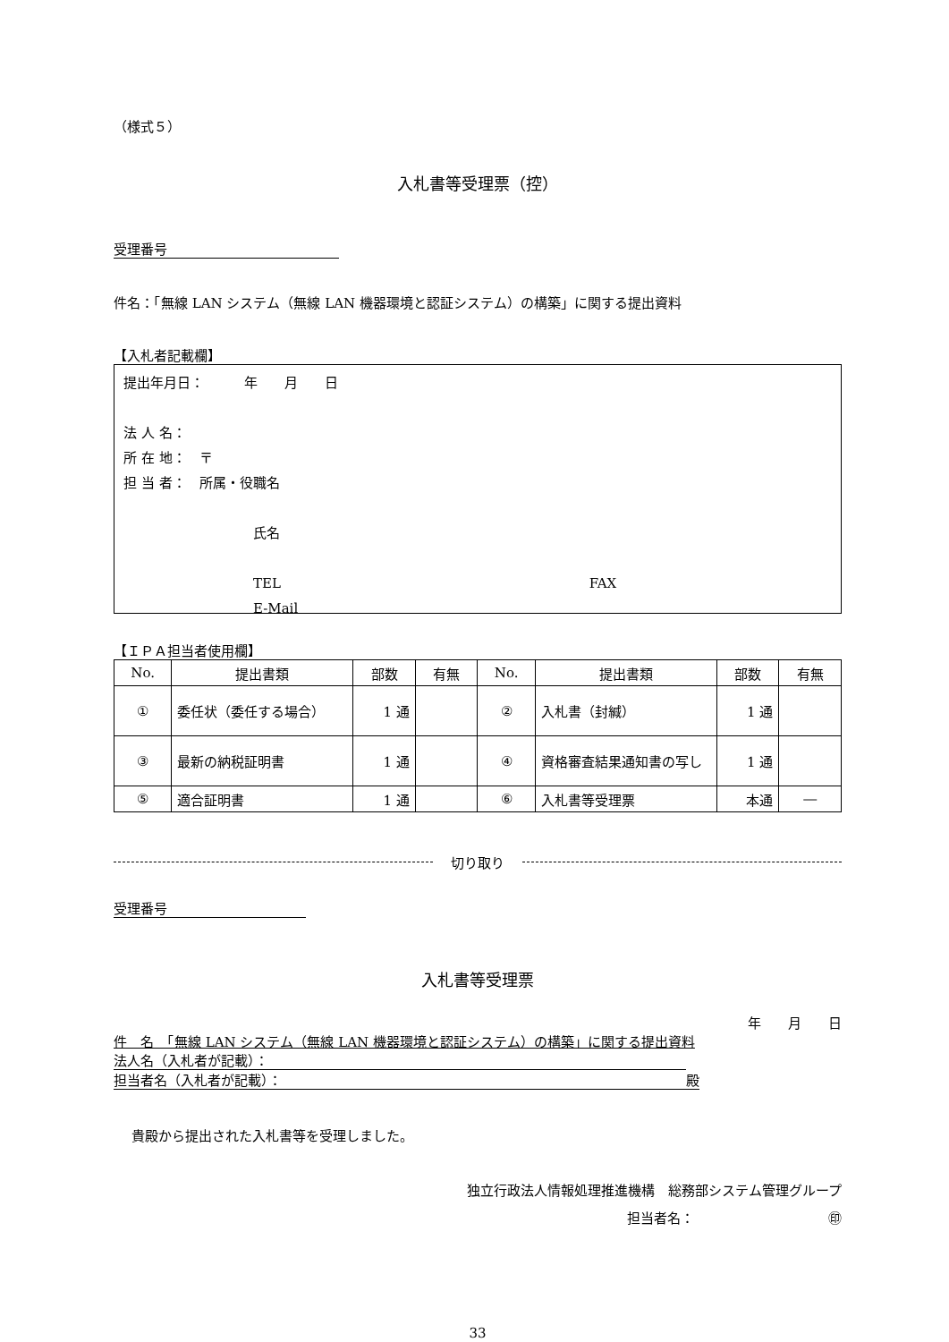（様式５）
入札書等受理票（控）
受理番号
件名：「無線 LAN システム（無線 LAN 機器環境と認証システム）の構築」に関する提出資料
【入札者記載欄】
提出年月日：　　　年　　月　　日
法 人 名：
所 在 地：　〒
担 当 者：　所属・役職名
氏名
TEL FAX
E-Mail
【ＩＰＡ担当者使用欄】
| No. | 提出書類 | 部数 | 有無 | No. | 提出書類 | 部数 | 有無 |
| --- | --- | --- | --- | --- | --- | --- | --- |
| ① | 委任状（委任する場合） | 1 通 | | ② | 入札書（封緘） | 1 通 | |
| ③ | 最新の納税証明書 | 1 通 | | ④ | 資格審査結果通知書の写し | 1 通 | |
| ⑤ | 適合証明書 | 1 通 | | ⑥ | 入札書等受理票 | 本通 | ― |
切り取り
受理番号
入札書等受理票
年　　月　　日
件　名　「無線 LAN システム（無線 LAN 機器環境と認証システム）の構築」に関する提出資料
法人名（入札者が記載）：
担当者名（入札者が記載）： 殿
貴殿から提出された入札書等を受理しました。
独立行政法人情報処理推進機構　総務部システム管理グループ
担当者名：　　　　　　　　　　㊞
33